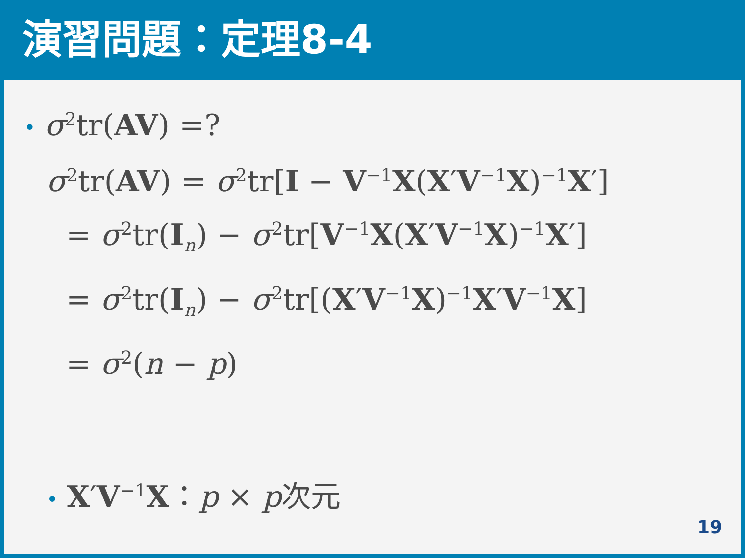演習問題：定理8-4
• σ<sup>2</sup>tr(AV) =?
σ<sup>2</sup>tr(AV) = σ<sup>2</sup>tr[I − V<sup>−1</sup>X(X′V<sup>−1</sup>X)<sup>−1</sup>X′]
= σ<sup>2</sup>tr(I<sub>n</sub>) − σ<sup>2</sup>tr[V<sup>−1</sup>X(X′V<sup>−1</sup>X)<sup>−1</sup>X′]
= σ<sup>2</sup>tr(I<sub>n</sub>) − σ<sup>2</sup>tr[(X′V<sup>−1</sup>X)<sup>−1</sup>X′V<sup>−1</sup>X]
= σ<sup>2</sup>(n − p)
• X′V<sup>−1</sup>X：p × p次元
19